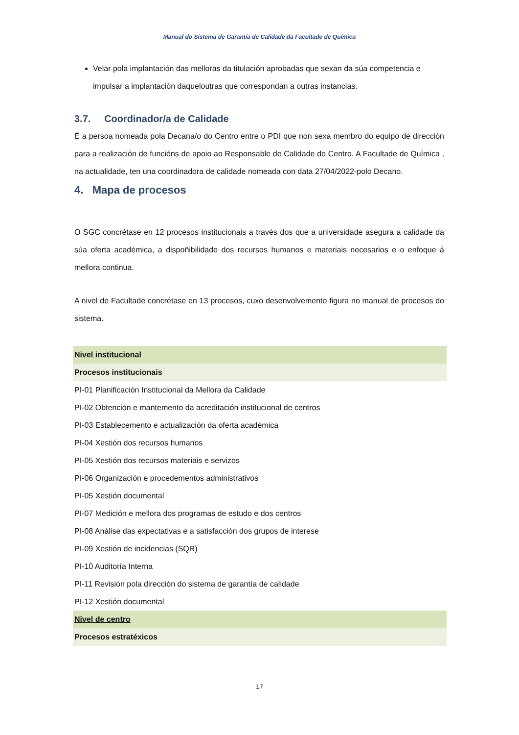Manual do Sistema de Garantía de Calidade da Facultade de Química
Velar pola implantación das melloras da titulación aprobadas que sexan da súa competencia e impulsar a implantación daqueloutras que correspondan a outras instancias.
3.7. Coordinador/a de Calidade
É a persoa nomeada pola Decana/o do Centro entre o PDI que non sexa membro do equipo de dirección para a realización de funcións de apoio ao Responsable de Calidade do Centro. A Facultade de Química , na actualidade, ten una coordinadora de calidade nomeada con data 27/04/2022-polo Decano.
4. Mapa de procesos
O SGC concrétase en 12 procesos institucionais a través dos que a universidade asegura a calidade da súa oferta académica, a dispoñibilidade dos recursos humanos e materiais necesarios e o enfoque á mellora continua.
A nivel de Facultade concrétase en 13 procesos, cuxo desenvolvemento figura no manual de procesos do sistema.
| Nivel institucional |
| Procesos institucionais |
| PI-01 Planificación Institucional da Mellora da Calidade |
| PI-02 Obtención e mantemento da acreditación institucional de centros |
| PI-03 Establecemento e actualización da oferta académica |
| PI-04 Xestión dos recursos humanos |
| PI-05 Xestión dos recursos materiais e servizos |
| PI-06 Organización e procedementos administrativos |
| PI-05 Xestión documental |
| PI-07 Medición e mellora dos programas de estudo e dos centros |
| PI-08 Análise das expectativas e a satisfacción dos grupos de interese |
| PI-09 Xestión de incidencias (SQR) |
| PI-10 Auditoría Interna |
| PI-11 Revisión pola dirección do sistema de garantía de calidade |
| PI-12 Xestión documental |
| Nivel de centro |
| Procesos estratéxicos |
17